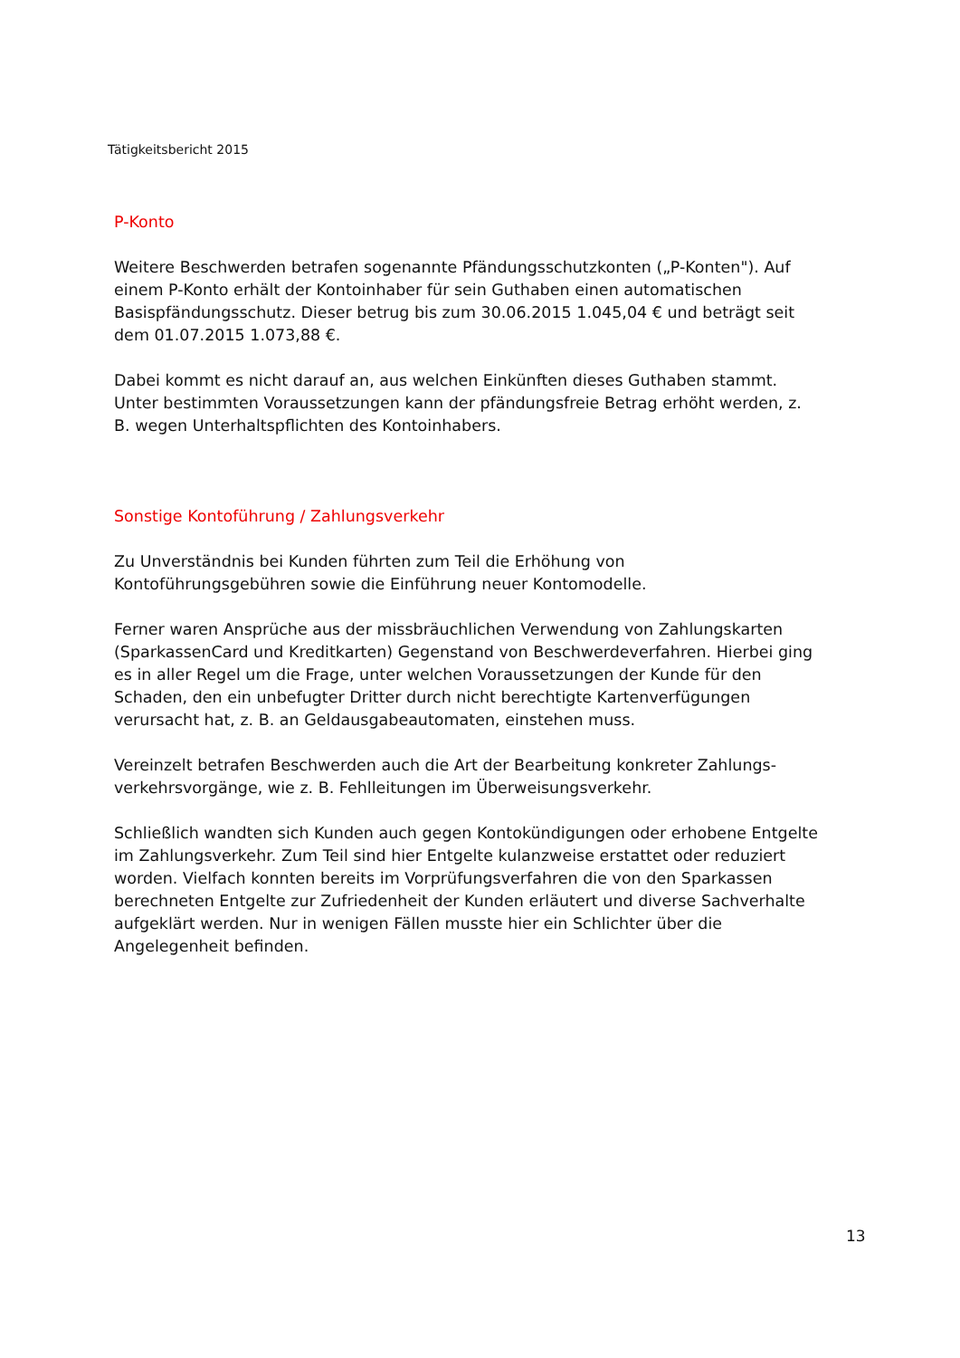Tätigkeitsbericht 2015
P-Konto
Weitere Beschwerden betrafen sogenannte Pfändungsschutzkonten („P-Konten"). Auf einem P-Konto erhält der Kontoinhaber für sein Guthaben einen automatischen Basispfändungsschutz. Dieser betrug bis zum 30.06.2015 1.045,04 € und beträgt seit dem 01.07.2015 1.073,88 €.
Dabei kommt es nicht darauf an, aus welchen Einkünften dieses Guthaben stammt. Unter bestimmten Voraussetzungen kann der pfändungsfreie Betrag erhöht werden, z. B. wegen Unterhaltspflichten des Kontoinhabers.
Sonstige Kontoführung / Zahlungsverkehr
Zu Unverständnis bei Kunden führten zum Teil die Erhöhung von Kontoführungsgebühren sowie die Einführung neuer Kontomodelle.
Ferner waren Ansprüche aus der missbräuchlichen Verwendung von Zahlungskarten (SparkassenCard und Kreditkarten) Gegenstand von Beschwerdeverfahren. Hierbei ging es in aller Regel um die Frage, unter welchen Voraussetzungen der Kunde für den Schaden, den ein unbefugter Dritter durch nicht berechtigte Kartenverfügungen verursacht hat, z. B. an Geldausgabeautomaten, einstehen muss.
Vereinzelt betrafen Beschwerden auch die Art der Bearbeitung konkreter Zahlungs-verkehrsvorgänge, wie z. B. Fehlleitungen im Überweisungsverkehr.
Schließlich wandten sich Kunden auch gegen Kontokündigungen oder erhobene Entgelte im Zahlungsverkehr. Zum Teil sind hier Entgelte kulanzweise erstattet oder reduziert worden. Vielfach konnten bereits im Vorprüfungsverfahren die von den Sparkassen berechneten Entgelte zur Zufriedenheit der Kunden erläutert und diverse Sachverhalte aufgeklärt werden. Nur in wenigen Fällen musste hier ein Schlichter über die Angelegenheit befinden.
13